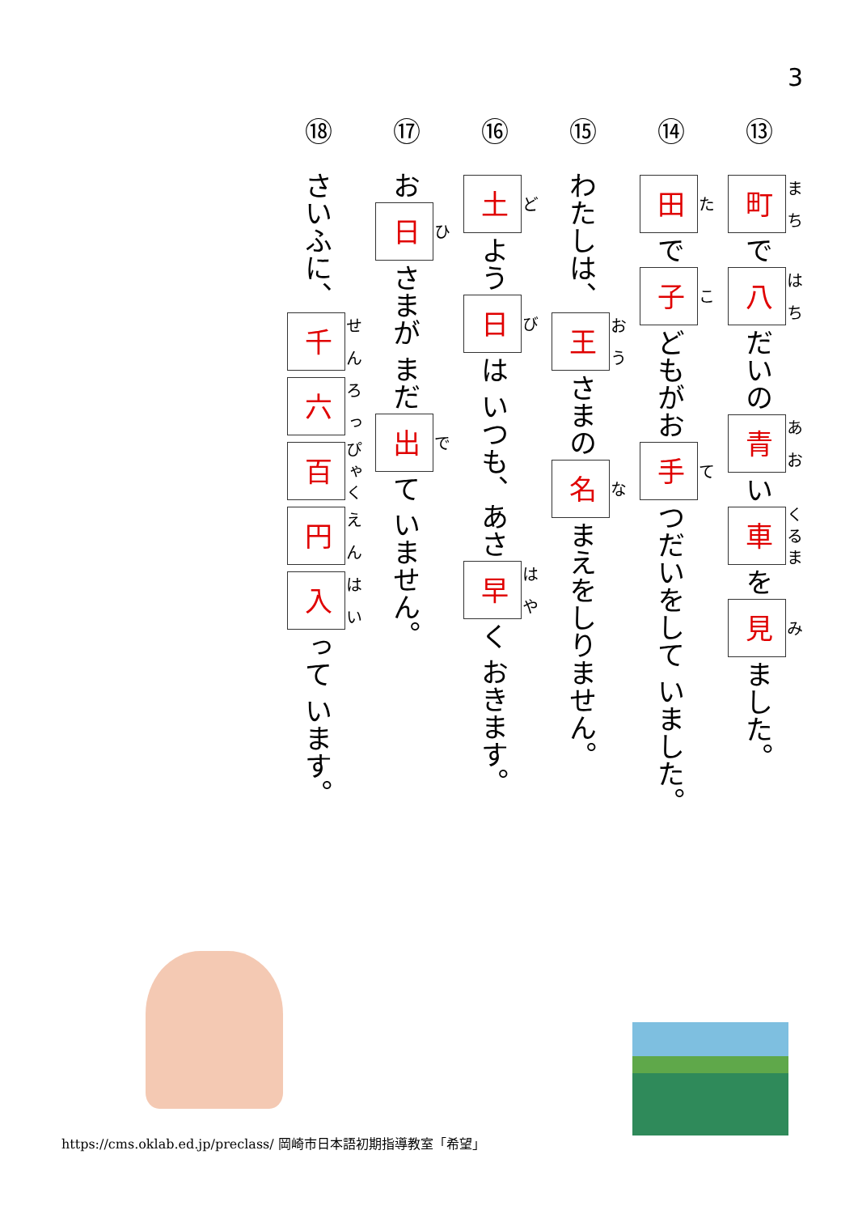3
⑬ 町 で 八 だいの 青 い 車 を 見 ました。
⑭ 田 で 子 どもがお 手 つだいをして いました。
⑮ わたしは、 王 さまの 名 まえをしりません。
⑯ 土 よう 日 は いつも、あさ 早 く おきます。
⑰ お 日 さまが まだ 出 て いません。
⑱ さいふに、 千 六 百 円 入 って います。
https://cms.oklab.ed.jp/preclass/ 岡崎市日本語初期指導教室「希望」